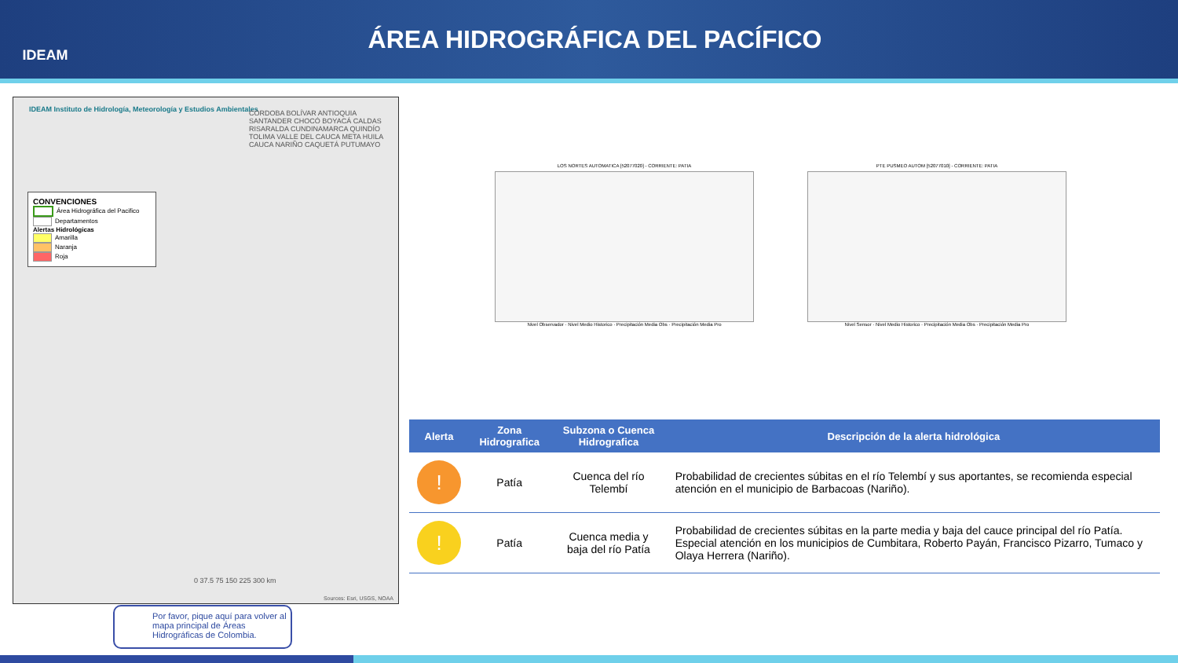IDEAM
ÁREA HIDROGRÁFICA DEL PACÍFICO
IDEAM Instituto de Hidrología, Meteorología y Estudios Ambientales
CONVENCIONES
Área Hidrográfica del Pacifico
Departamentos
Alertas Hidrológicas
Amarilla
Naranja
Roja
CÓRDOBA BOLÍVAR ANTIOQUIA SANTANDER CHOCÓ BOYACÁ CALDAS RISARALDA CUNDINAMARCA QUINDÍO TOLIMA VALLE DEL CAUCA META HUILA CAUCA NARIÑO CAQUETÁ PUTUMAYO
0 37.5 75 150 225 300 km
Sources: Esri, USGS, NOAA
Por favor, pique aquí para volver al mapa principal de Áreas Hidrográficas de Colombia.
LOS NORTES AUTOMATICA [52077020] - CORRIENTE: PATIA
Nivel Observador · Nivel Medio Historico · Precipitación Media Obs · Precipitación Media Pro
PTE PUSMEO AUTOM [52077010] - CORRIENTE: PATIA
Nivel Sensor · Nivel Medio Historico · Precipitación Media Obs · Precipitación Media Pro
| Alerta | Zona Hidrografica | Subzona o Cuenca Hidrografica | Descripción de la alerta hidrológica |
| --- | --- | --- | --- |
| ! | Patía | Cuenca del río Telembí | Probabilidad de crecientes súbitas en el río Telembí y sus aportantes, se recomienda especial atención en el municipio de Barbacoas (Nariño). |
| ! | Patía | Cuenca media y baja del río Patía | Probabilidad de crecientes súbitas en la parte media y baja del cauce principal del río Patía. Especial atención en los municipios de Cumbitara, Roberto Payán, Francisco Pizarro, Tumaco y Olaya Herrera (Nariño). |